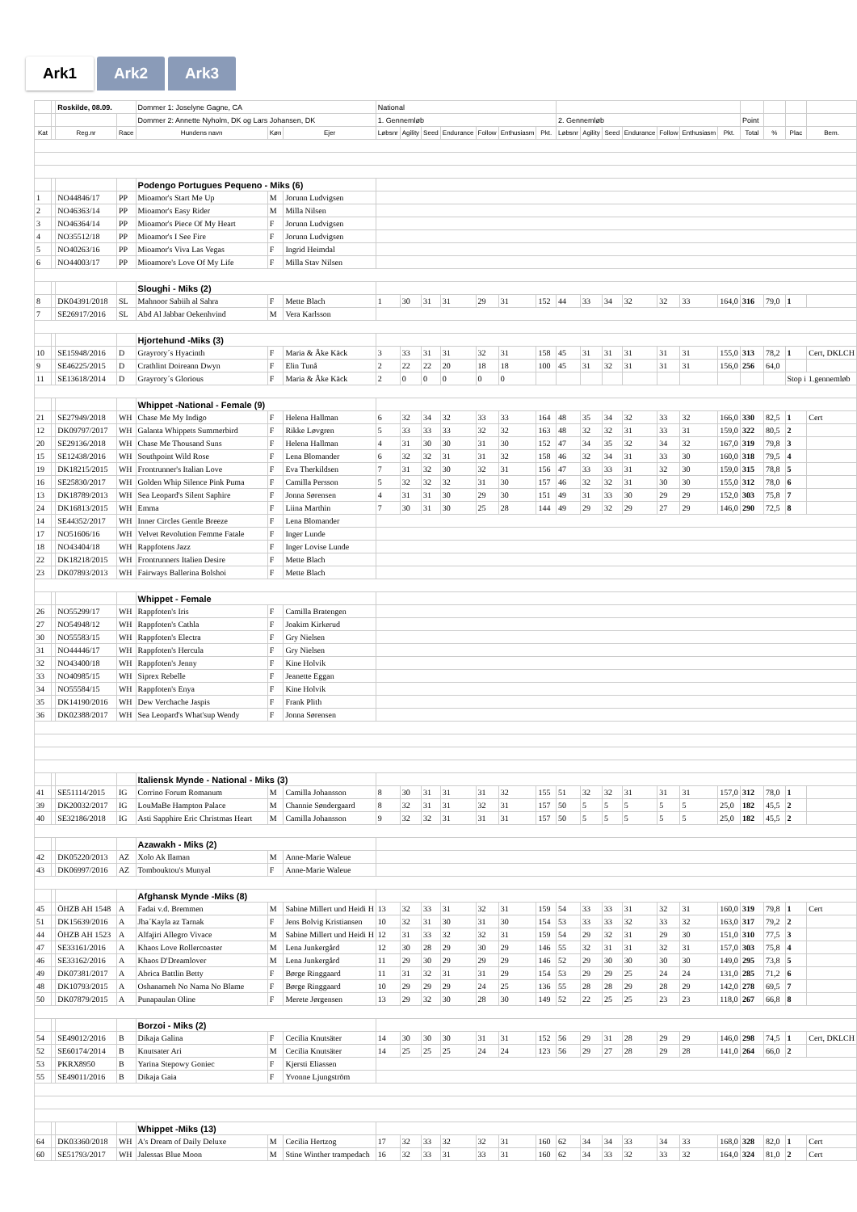Ark1 Ark2 Ark3
| | | Roskilde, 08.09. | | Dommer 1: Joselyne Gagne, CA | | | National | | | | | | | | | | | | | | | | | |
| | | | | Dommer 2: Annette Nyholm, DK og Lars Johansen, DK | | | 1. Gennemløb | | | | | | | 2. Gennemløb | | | | | | | Point | | | |
| Kat | | Reg.nr | Race | Hundens navn | Køn | Ejer | Løbsnr | Agility | Seed | Endurance | Follow | Enthusiasm | Pkt. | Løbsnr | Agility | Seed | Endurance | Follow | Enthusiasm | Pkt. | Total | % | Plac | Bem. |
| | | | | Podengo Portugues Pequeno - Miks (6) | | | | | | | | | | | | | | | | | | | | |
| 1 | | NO44846/17 | PP | Mioamor's Start Me Up | M | Jorunn Ludvigsen | | | | | | | | | | | | | | | | | | |
| 2 | | NO46363/14 | PP | Mioamor's Easy Rider | M | Milla Nilsen | | | | | | | | | | | | | | | | | | |
| 3 | | NO46364/14 | PP | Mioamor's Piece Of My Heart | F | Jorunn Ludvigsen | | | | | | | | | | | | | | | | | | |
| 4 | | NO35512/18 | PP | Mioamor's I See Fire | F | Jorunn Ludvigsen | | | | | | | | | | | | | | | | | | |
| 5 | | NO40263/16 | PP | Mioamor's Viva Las Vegas | F | Ingrid Heimdal | | | | | | | | | | | | | | | | | | |
| 6 | | NO44003/17 | PP | Mioamore's Love Of My Life | F | Milla Stav Nilsen | | | | | | | | | | | | | | | | | | |
| | | | | Sloughi - Miks (2) | | | | | | | | | | | | | | | | | | | | |
| 8 | | DK04391/2018 | SL | Mahnoor Sabiih al Sahra | F | Mette Blach | 1 | 30 | 31 | 31 | 29 | 31 | 152 | 44 | 33 | 34 | 32 | 32 | 33 | 164,0 | 316 | 79,0 | 1 | |
| 7 | | SE26917/2016 | SL | Abd Al Jabbar Oekenhvind | M | Vera Karlsson | | | | | | | | | | | | | | | | | | |
| | | | | Hjortehund -Miks (3) | | | | | | | | | | | | | | | | | | | | |
| 10 | | SE15948/2016 | D | Grayrory´s Hyacinth | F | Maria & Åke Käck | 3 | 33 | 31 | 31 | 32 | 31 | 158 | 45 | 31 | 31 | 31 | 31 | 31 | 155,0 | 313 | 78,2 | 1 | Cert, DKLCH |
| 9 | | SE46225/2015 | D | Crathlint Doireann Dwyn | F | Elin Tunå | 2 | 22 | 22 | 20 | 18 | 18 | 100 | 45 | 31 | 32 | 31 | 31 | 31 | 156,0 | 256 | 64,0 | | |
| 11 | | SE13618/2014 | D | Grayrory´s Glorious | F | Maria & Åke Käck | 2 | 0 | 0 | 0 | 0 | 0 | | | | | | | | | | | Stop i 1.gennemløb | |
| | | | | Whippet -National - Female (9) | | | | | | | | | | | | | | | | | | | | |
| 21 | | SE27949/2018 | WH | Chase Me My Indigo | F | Helena Hallman | 6 | 32 | 34 | 32 | 33 | 33 | 164 | 48 | 35 | 34 | 32 | 33 | 32 | 166,0 | 330 | 82,5 | 1 | Cert |
| 12 | | DK09797/2017 | WH | Galanta Whippets Summerbird | F | Rikke Løvgren | 5 | 33 | 33 | 33 | 32 | 32 | 163 | 48 | 32 | 32 | 31 | 33 | 31 | 159,0 | 322 | 80,5 | 2 | |
| 20 | | SE29136/2018 | WH | Chase Me Thousand Suns | F | Helena Hallman | 4 | 31 | 30 | 30 | 31 | 30 | 152 | 47 | 34 | 35 | 32 | 34 | 32 | 167,0 | 319 | 79,8 | 3 | |
| 15 | | SE12438/2016 | WH | Southpoint Wild Rose | F | Lena Blomander | 6 | 32 | 32 | 31 | 31 | 32 | 158 | 46 | 32 | 34 | 31 | 33 | 30 | 160,0 | 318 | 79,5 | 4 | |
| 19 | | DK18215/2015 | WH | Frontrunner's Italian Love | F | Eva Therkildsen | 7 | 31 | 32 | 30 | 32 | 31 | 156 | 47 | 33 | 33 | 31 | 32 | 30 | 159,0 | 315 | 78,8 | 5 | |
| 16 | | SE25830/2017 | WH | Golden Whip Silence Pink Puma | F | Camilla Persson | 5 | 32 | 32 | 32 | 31 | 30 | 157 | 46 | 32 | 32 | 31 | 30 | 30 | 155,0 | 312 | 78,0 | 6 | |
| 13 | | DK18789/2013 | WH | Sea Leopard's Silent Saphire | F | Jonna Sørensen | 4 | 31 | 31 | 30 | 29 | 30 | 151 | 49 | 31 | 33 | 30 | 29 | 29 | 152,0 | 303 | 75,8 | 7 | |
| 24 | | DK16813/2015 | WH | Emma | F | Liina Marthin | 7 | 30 | 31 | 30 | 25 | 28 | 144 | 49 | 29 | 32 | 29 | 27 | 29 | 146,0 | 290 | 72,5 | 8 | |
| 14 | | SE44352/2017 | WH | Inner Circles Gentle Breeze | F | Lena Blomander | | | | | | | | | | | | | | | | | | |
| 17 | | NO51606/16 | WH | Velvet Revolution Femme Fatale | F | Inger Lunde | | | | | | | | | | | | | | | | | | |
| 18 | | NO43404/18 | WH | Rappfotens Jazz | F | Inger Lovise Lunde | | | | | | | | | | | | | | | | | | |
| 22 | | DK18218/2015 | WH | Frontrunners Italien Desire | F | Mette Blach | | | | | | | | | | | | | | | | | | |
| 23 | | DK07893/2013 | WH | Fairways Ballerina Bolshoi | F | Mette Blach | | | | | | | | | | | | | | | | | | |
| | | | | Whippet - Female | | | | | | | | | | | | | | | | | | | | |
| 26 | | NO55299/17 | WH | Rappfoten's Iris | F | Camilla Bratengen | | | | | | | | | | | | | | | | | | |
| 27 | | NO54948/12 | WH | Rappfoten's Cathla | F | Joakim Kirkerud | | | | | | | | | | | | | | | | | | |
| 30 | | NO55583/15 | WH | Rappfoten's Electra | F | Gry Nielsen | | | | | | | | | | | | | | | | | | |
| 31 | | NO44446/17 | WH | Rappfoten's Hercula | F | Gry Nielsen | | | | | | | | | | | | | | | | | | |
| 32 | | NO43400/18 | WH | Rappfoten's Jenny | F | Kine Holvik | | | | | | | | | | | | | | | | | | |
| 33 | | NO40985/15 | WH | Siprex Rebelle | F | Jeanette Eggan | | | | | | | | | | | | | | | | | | |
| 34 | | NO55584/15 | WH | Rappfoten's Enya | F | Kine Holvik | | | | | | | | | | | | | | | | | | |
| 35 | | DK14190/2016 | WH | Dew Verchache Jaspis | F | Frank Plith | | | | | | | | | | | | | | | | | | |
| 36 | | DK02388/2017 | WH | Sea Leopard's What'sup Wendy | F | Jonna Sørensen | | | | | | | | | | | | | | | | | | |
| | | | | Italiensk Mynde - National - Miks (3) | | | | | | | | | | | | | | | | | | | | |
| 41 | | SE51114/2015 | IG | Corrino Forum Romanum | M | Camilla Johansson | 8 | 30 | 31 | 31 | 31 | 32 | 155 | 51 | 32 | 32 | 31 | 31 | 31 | 157,0 | 312 | 78,0 | 1 | |
| 39 | | DK20032/2017 | IG | LouMaBe Hampton Palace | M | Channie Søndergaard | 8 | 32 | 31 | 31 | 32 | 31 | 157 | 50 | 5 | 5 | 5 | 5 | 5 | 25,0 | 182 | 45,5 | 2 | |
| 40 | | SE32186/2018 | IG | Asti Sapphire Eric Christmas Heart | M | Camilla Johansson | 9 | 32 | 32 | 31 | 31 | 31 | 157 | 50 | 5 | 5 | 5 | 5 | 5 | 25,0 | 182 | 45,5 | 2 | |
| | | | | Azawakh - Miks (2) | | | | | | | | | | | | | | | | | | | | |
| 42 | | DK05220/2013 | AZ | Xolo Ak Ilaman | M | Anne-Marie Waleue | | | | | | | | | | | | | | | | | | |
| 43 | | DK06997/2016 | AZ | Tombouktou's Munyal | F | Anne-Marie Waleue | | | | | | | | | | | | | | | | | | |
| | | | | Afghansk Mynde -Miks (8) | | | | | | | | | | | | | | | | | | | | |
| 45 | | ÖHZB AH 1548 | A | Fadai v.d. Bremmen | M | Sabine Millert und Heidi H | 13 | 32 | 33 | 31 | 32 | 31 | 159 | 54 | 33 | 33 | 31 | 32 | 31 | 160,0 | 319 | 79,8 | 1 | Cert |
| 51 | | DK15639/2016 | A | Jha´Kayla az Tarnak | F | Jens Bolvig Kristiansen | 10 | 32 | 31 | 30 | 31 | 30 | 154 | 53 | 33 | 33 | 32 | 33 | 32 | 163,0 | 317 | 79,2 | 2 | |
| 44 | | ÖHZB AH 1523 | A | Alfajiri Allegro Vivace | M | Sabine Millert und Heidi H | 12 | 31 | 33 | 32 | 32 | 31 | 159 | 54 | 29 | 32 | 31 | 29 | 30 | 151,0 | 310 | 77,5 | 3 | |
| 47 | | SE33161/2016 | A | Khaos Love Rollercoaster | M | Lena Junkergård | 12 | 30 | 28 | 29 | 30 | 29 | 146 | 55 | 32 | 31 | 31 | 32 | 31 | 157,0 | 303 | 75,8 | 4 | |
| 46 | | SE33162/2016 | A | Khaos D'Dreamlover | M | Lena Junkergård | 11 | 29 | 30 | 29 | 29 | 29 | 146 | 52 | 29 | 30 | 30 | 30 | 30 | 149,0 | 295 | 73,8 | 5 | |
| 49 | | DK07381/2017 | A | Abrica Battlin Betty | F | Børge Ringgaard | 11 | 31 | 32 | 31 | 31 | 29 | 154 | 53 | 29 | 29 | 25 | 24 | 24 | 131,0 | 285 | 71,2 | 6 | |
| 48 | | DK10793/2015 | A | Oshanameh No Nama No Blame | F | Børge Ringgaard | 10 | 29 | 29 | 29 | 24 | 25 | 136 | 55 | 28 | 28 | 29 | 28 | 29 | 142,0 | 278 | 69,5 | 7 | |
| 50 | | DK07879/2015 | A | Punapaulan Oline | F | Merete Jørgensen | 13 | 29 | 32 | 30 | 28 | 30 | 149 | 52 | 22 | 25 | 25 | 23 | 23 | 118,0 | 267 | 66,8 | 8 | |
| | | | | Borzoi - Miks (2) | | | | | | | | | | | | | | | | | | | | |
| 54 | | SE49012/2016 | B | Dikaja Galina | F | Cecilia Knutsäter | 14 | 30 | 30 | 30 | 31 | 31 | 152 | 56 | 29 | 31 | 28 | 29 | 29 | 146,0 | 298 | 74,5 | 1 | Cert, DKLCH |
| 52 | | SE60174/2014 | B | Knutsater Ari | M | Cecilia Knutsäter | 14 | 25 | 25 | 25 | 24 | 24 | 123 | 56 | 29 | 27 | 28 | 29 | 28 | 141,0 | 264 | 66,0 | 2 | |
| 53 | | PKRX8950 | B | Yarina Stepowy Goniec | F | Kjersti Eliassen | | | | | | | | | | | | | | | | | | |
| 55 | | SE49011/2016 | B | Dikaja Gaia | F | Yvonne Ljungström | | | | | | | | | | | | | | | | | | |
| | | | | Whippet -Miks (13) | | | | | | | | | | | | | | | | | | | | |
| 64 | | DK03360/2018 | WH | A's Dream of Daily Deluxe | M | Cecilia Hertzog | 17 | 32 | 33 | 32 | 32 | 31 | 160 | 62 | 34 | 34 | 33 | 34 | 33 | 168,0 | 328 | 82,0 | 1 | Cert |
| 60 | | SE51793/2017 | WH | Jalessas Blue Moon | M | Stine Winther trampedach | 16 | 32 | 33 | 31 | 33 | 31 | 160 | 62 | 34 | 33 | 32 | 33 | 32 | 164,0 | 324 | 81,0 | 2 | Cert |